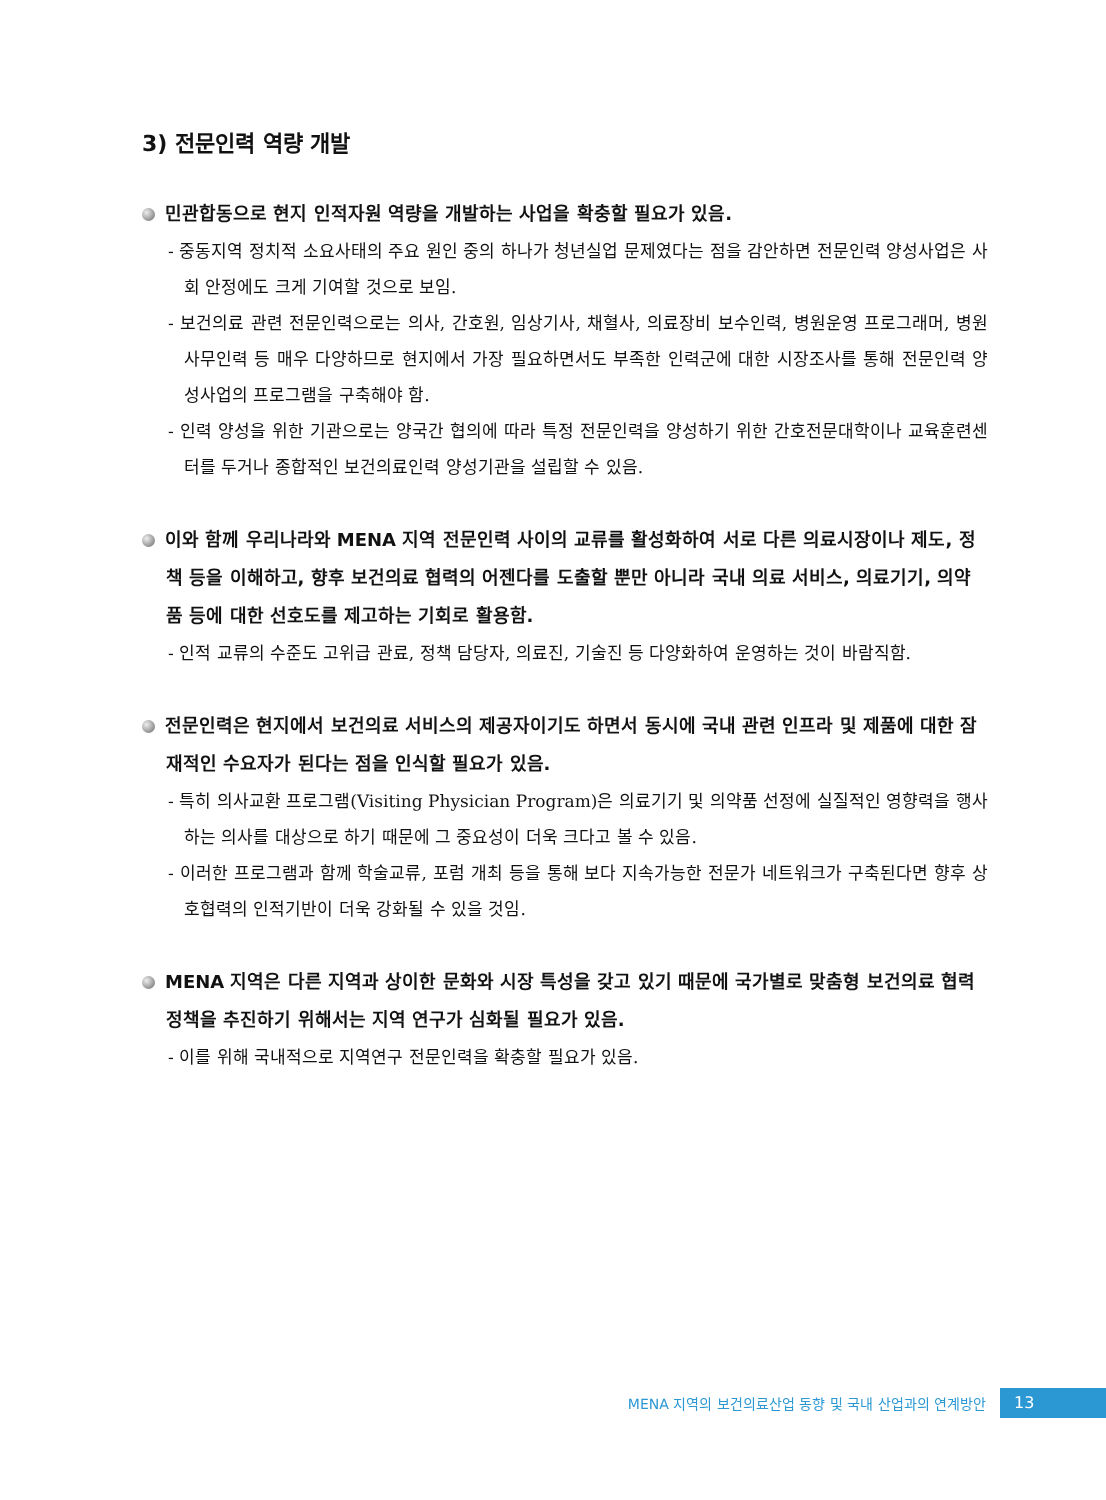3) 전문인력 역량 개발
민관합동으로 현지 인적자원 역량을 개발하는 사업을 확충할 필요가 있음.
- 중동지역 정치적 소요사태의 주요 원인 중의 하나가 청년실업 문제였다는 점을 감안하면 전문인력 양성사업은 사회 안정에도 크게 기여할 것으로 보임.
- 보건의료 관련 전문인력으로는 의사, 간호원, 임상기사, 채혈사, 의료장비 보수인력, 병원운영 프로그래머, 병원 사무인력 등 매우 다양하므로 현지에서 가장 필요하면서도 부족한 인력군에 대한 시장조사를 통해 전문인력 양성사업의 프로그램을 구축해야 함.
- 인력 양성을 위한 기관으로는 양국간 협의에 따라 특정 전문인력을 양성하기 위한 간호전문대학이나 교육훈련센터를 두거나 종합적인 보건의료인력 양성기관을 설립할 수 있음.
이와 함께 우리나라와 MENA 지역 전문인력 사이의 교류를 활성화하여 서로 다른 의료시장이나 제도, 정책 등을 이해하고, 향후 보건의료 협력의 어젠다를 도출할 뿐만 아니라 국내 의료 서비스, 의료기기, 의약품 등에 대한 선호도를 제고하는 기회로 활용함.
- 인적 교류의 수준도 고위급 관료, 정책 담당자, 의료진, 기술진 등 다양화하여 운영하는 것이 바람직함.
전문인력은 현지에서 보건의료 서비스의 제공자이기도 하면서 동시에 국내 관련 인프라 및 제품에 대한 잠재적인 수요자가 된다는 점을 인식할 필요가 있음.
- 특히 의사교환 프로그램(Visiting Physician Program)은 의료기기 및 의약품 선정에 실질적인 영향력을 행사하는 의사를 대상으로 하기 때문에 그 중요성이 더욱 크다고 볼 수 있음.
- 이러한 프로그램과 함께 학술교류, 포럼 개최 등을 통해 보다 지속가능한 전문가 네트워크가 구축된다면 향후 상호협력의 인적기반이 더욱 강화될 수 있을 것임.
MENA 지역은 다른 지역과 상이한 문화와 시장 특성을 갖고 있기 때문에 국가별로 맞춤형 보건의료 협력정책을 추진하기 위해서는 지역 연구가 심화될 필요가 있음.
- 이를 위해 국내적으로 지역연구 전문인력을 확충할 필요가 있음.
MENA 지역의 보건의료산업 동향 및 국내 산업과의 연계방안 13